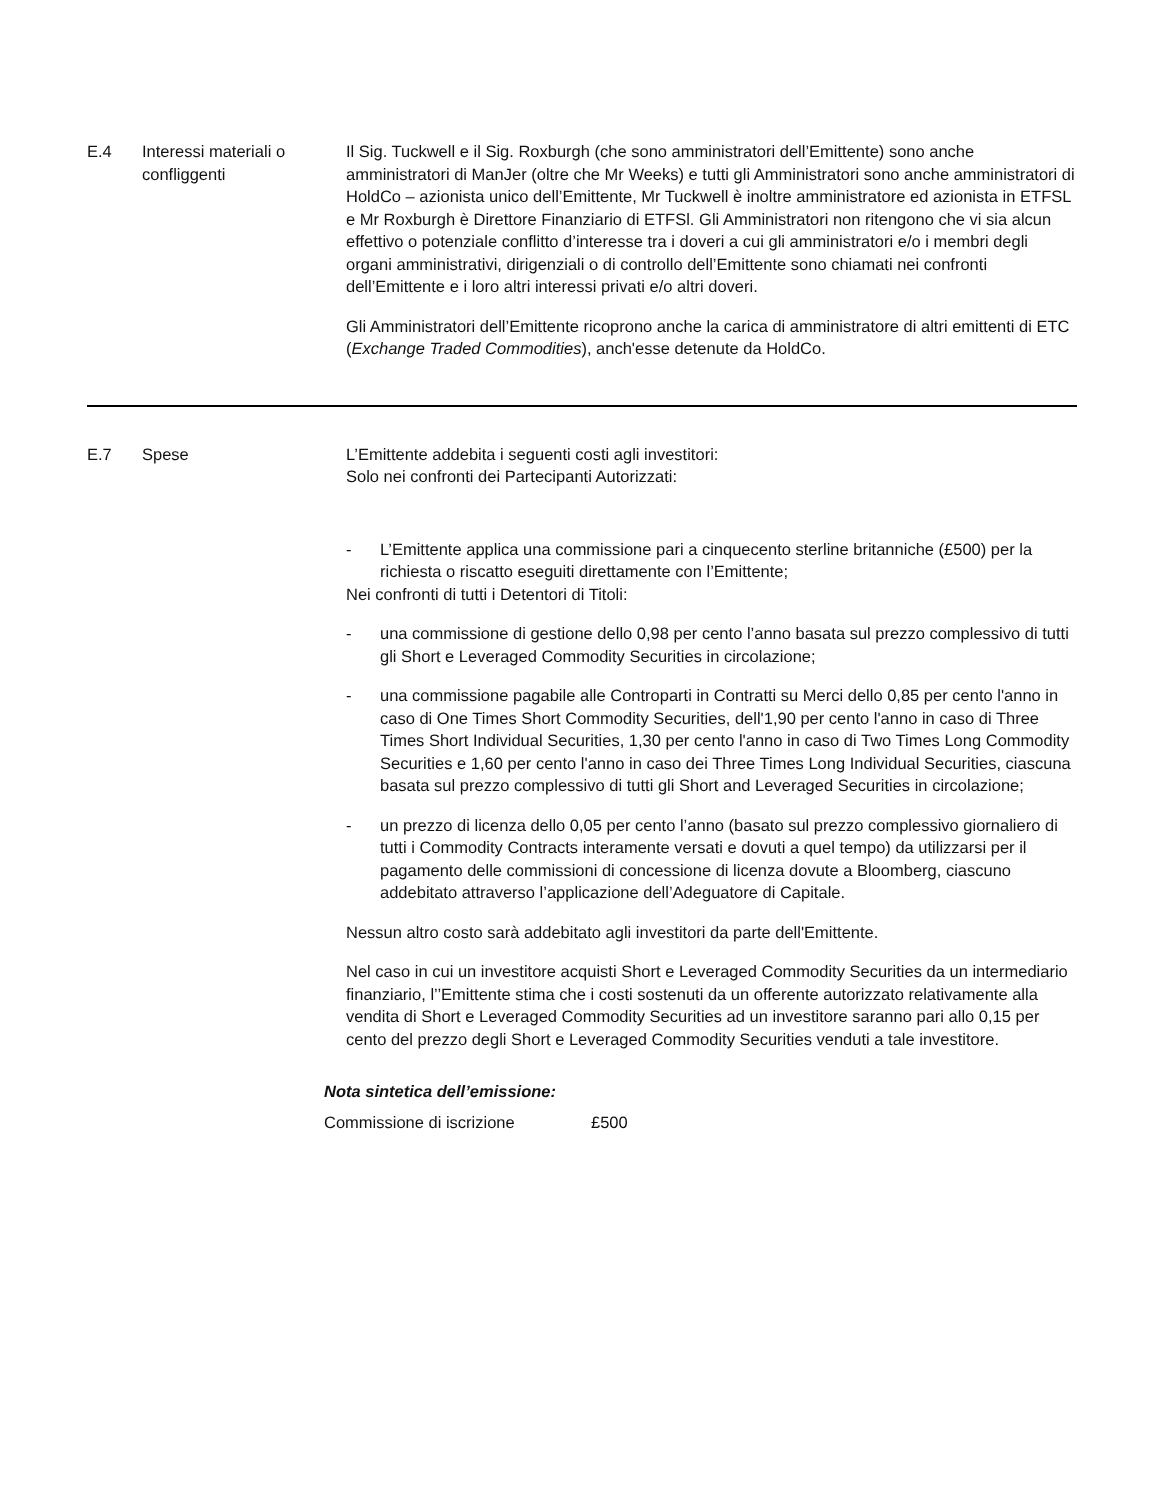E.4 Interessi materiali o confliggenti
Il Sig. Tuckwell e il Sig. Roxburgh (che sono amministratori dell’Emittente) sono anche amministratori di ManJer (oltre che Mr Weeks) e tutti gli Amministratori sono anche amministratori di HoldCo – azionista unico dell’Emittente, Mr Tuckwell è inoltre amministratore ed azionista in ETFSL e Mr Roxburgh è Direttore Finanziario di ETFSl. Gli Amministratori non ritengono che vi sia alcun effettivo o potenziale conflitto d’interesse tra i doveri a cui gli amministratori e/o i membri degli organi amministrativi, dirigenziali o di controllo dell’Emittente sono chiamati nei confronti dell’Emittente e i loro altri interessi privati e/o altri doveri.
Gli Amministratori dell’Emittente ricoprono anche la carica di amministratore di altri emittenti di ETC (Exchange Traded Commodities), anch'esse detenute da HoldCo.
E.7 Spese L’Emittente addebita i seguenti costi agli investitori:
Solo nei confronti dei Partecipanti Autorizzati:
- L’Emittente applica una commissione pari a cinquecento sterline britanniche (£500) per la richiesta o riscatto eseguiti direttamente con l’Emittente;
Nei confronti di tutti i Detentori di Titoli:
- una commissione di gestione dello 0,98 per cento l’anno basata sul prezzo complessivo di tutti gli Short e Leveraged Commodity Securities in circolazione;
- una commissione pagabile alle Controparti in Contratti su Merci dello 0,85 per cento l'anno in caso di One Times Short Commodity Securities, dell'1,90 per cento l'anno in caso di Three Times Short Individual Securities, 1,30 per cento l'anno in caso di Two Times Long Commodity Securities e 1,60 per cento l'anno in caso dei Three Times Long Individual Securities, ciascuna basata sul prezzo complessivo di tutti gli Short and Leveraged Securities in circolazione;
- un prezzo di licenza dello 0,05 per cento l’anno (basato sul prezzo complessivo giornaliero di tutti i Commodity Contracts interamente versati e dovuti a quel tempo) da utilizzarsi per il pagamento delle commissioni di concessione di licenza dovute a Bloomberg, ciascuno addebitato attraverso l’applicazione dell’Adeguatore di Capitale.
Nessun altro costo sarà addebitato agli investitori da parte dell'Emittente.
Nel caso in cui un investitore acquisti Short e Leveraged Commodity Securities da un intermediario finanziario, l’’Emittente stima che i costi sostenuti da un offerente autorizzato relativamente alla vendita di Short e Leveraged Commodity Securities ad un investitore saranno pari allo 0,15 per cento del prezzo degli Short e Leveraged Commodity Securities venduti a tale investitore.
Nota sintetica dell’emissione:
| Commissione di iscrizione | £500 |